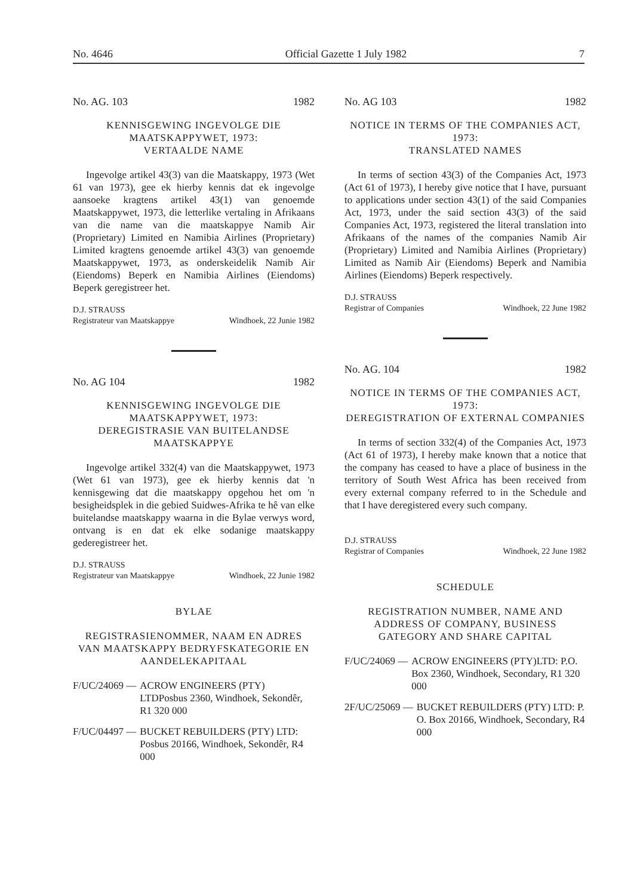No. 4646 Official Gazette 1 July 1982 7
No. AG. 103 1982
KENNISGEWING INGEVOLGE DIE MAATSKAPPYWET, 1973:
VERTAALDE NAME
Ingevolge artikel 43(3) van die Maatskappy, 1973 (Wet 61 van 1973), gee ek hierby kennis dat ek ingevolge aansoeke kragtens artikel 43(1) van genoemde Maatskappywet, 1973, die letterlike vertaling in Afrikaans van die name van die maatskappye Namib Air (Proprietary) Limited en Namibia Airlines (Proprietary) Limited kragtens genoemde artikel 43(3) van genoemde Maatskappywet, 1973, as onderskeidelik Namib Air (Eiendoms) Beperk en Namibia Airlines (Eiendoms) Beperk geregistreer het.
D.J. STRAUSS
Registrateur van Maatskappye Windhoek, 22 Junie 1982
No. AG 104 1982
KENNISGEWING INGEVOLGE DIE MAATSKAPPYWET, 1973:
DEREGISTRASIE VAN BUITELANDSE MAATSKAPPYE
Ingevolge artikel 332(4) van die Maatskappywet, 1973 (Wet 61 van 1973), gee ek hierby kennis dat 'n kennisgewing dat die maatskappy opgehou het om 'n besigheidsplek in die gebied Suidwes-Afrika te hê van elke buitelandse maatskappy waarna in die Bylae verwys word, ontvang is en dat ek elke sodanige maatskappy gederegistreer het.
D.J. STRAUSS
Registrateur van Maatskappye Windhoek, 22 Junie 1982
BYLAE
REGISTRASIENOMMER, NAAM EN ADRES VAN MAATSKAPPY BEDRYFSKATEGORIE EN AANDELEKAPITAAL
F/UC/24069 — ACROW ENGINEERS (PTY) LTDPosbus 2360, Windhoek, Sekondêr, R1 320 000
F/UC/04497 — BUCKET REBUILDERS (PTY) LTD: Posbus 20166, Windhoek, Sekondêr, R4 000
No. AG 103 1982
NOTICE IN TERMS OF THE COMPANIES ACT, 1973:
TRANSLATED NAMES
In terms of section 43(3) of the Companies Act, 1973 (Act 61 of 1973), I hereby give notice that I have, pursuant to applications under section 43(1) of the said Companies Act, 1973, under the said section 43(3) of the said Companies Act, 1973, registered the literal translation into Afrikaans of the names of the companies Namib Air (Proprietary) Limited and Namibia Airlines (Proprietary) Limited as Namib Air (Eiendoms) Beperk and Namibia Airlines (Eiendoms) Beperk respectively.
D.J. STRAUSS
Registrar of Companies Windhoek, 22 June 1982
No. AG. 104 1982
NOTICE IN TERMS OF THE COMPANIES ACT, 1973:
DEREGISTRATION OF EXTERNAL COMPANIES
In terms of section 332(4) of the Companies Act, 1973 (Act 61 of 1973), I hereby make known that a notice that the company has ceased to have a place of business in the territory of South West Africa has been received from every external company referred to in the Schedule and that I have deregistered every such company.
D.J. STRAUSS
Registrar of Companies Windhoek, 22 June 1982
SCHEDULE
REGISTRATION NUMBER, NAME AND ADDRESS OF COMPANY, BUSINESS GATEGORY AND SHARE CAPITAL
F/UC/24069 — ACROW ENGINEERS (PTY)LTD: P.O. Box 2360, Windhoek, Secondary, R1 320 000
2F/UC/25069 — BUCKET REBUILDERS (PTY) LTD: P. O. Box 20166, Windhoek, Secondary, R4 000